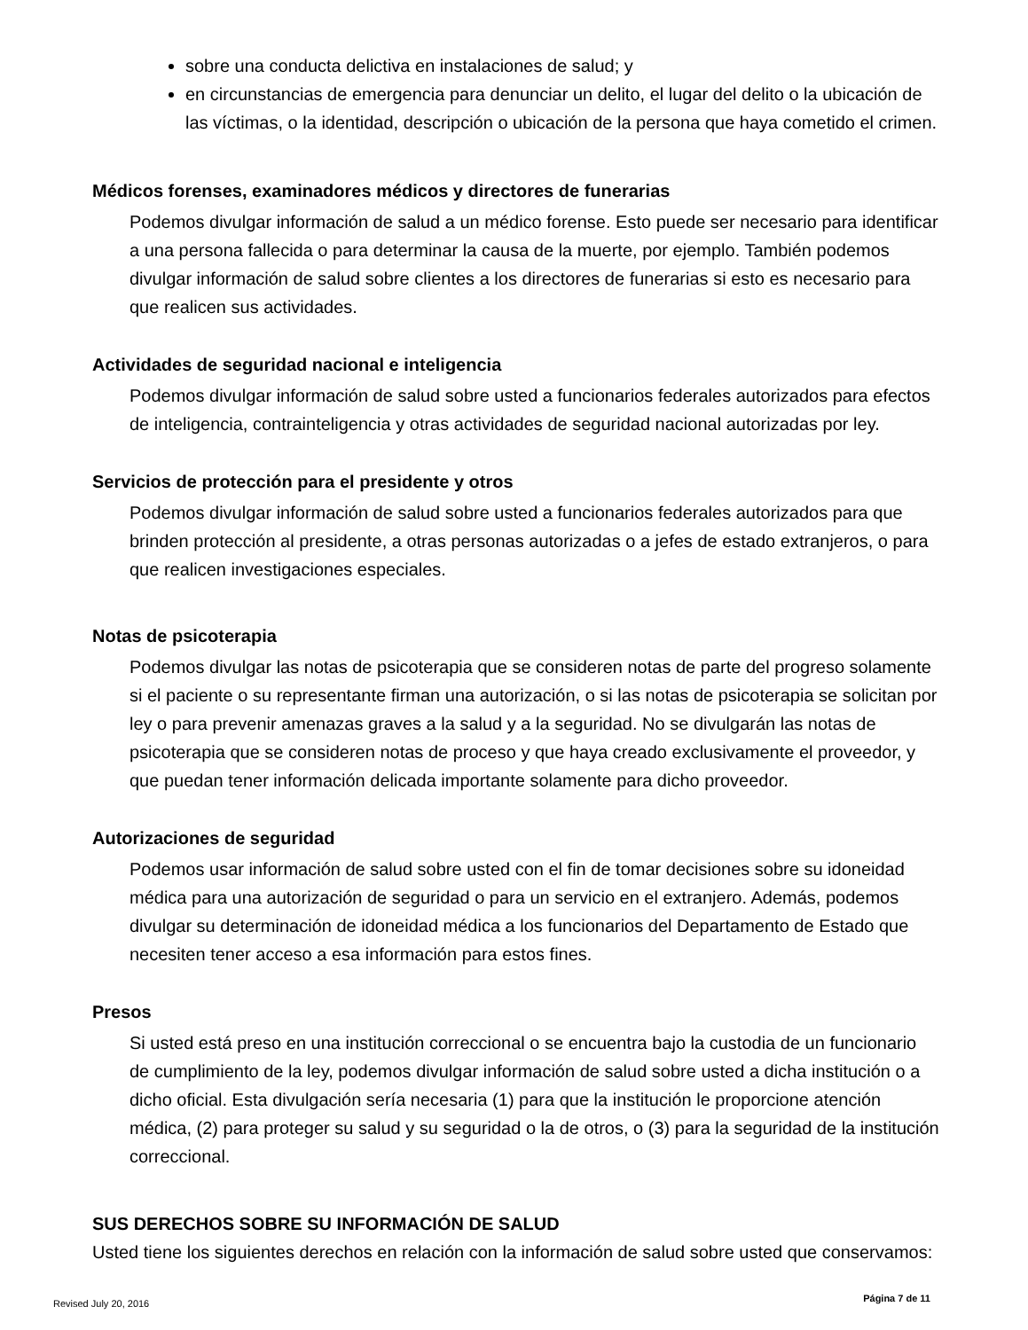sobre una conducta delictiva en instalaciones de salud; y
en circunstancias de emergencia para denunciar un delito, el lugar del delito o la ubicación de las víctimas, o la identidad, descripción o ubicación de la persona que haya cometido el crimen.
Médicos forenses, examinadores médicos y directores de funerarias
Podemos divulgar información de salud a un médico forense. Esto puede ser necesario para identificar a una persona fallecida o para determinar la causa de la muerte, por ejemplo. También podemos divulgar información de salud sobre clientes a los directores de funerarias si esto es necesario para que realicen sus actividades.
Actividades de seguridad nacional e inteligencia
Podemos divulgar información de salud sobre usted a funcionarios federales autorizados para efectos de inteligencia, contrainteligencia y otras actividades de seguridad nacional autorizadas por ley.
Servicios de protección para el presidente y otros
Podemos divulgar información de salud sobre usted a funcionarios federales autorizados para que brinden protección al presidente, a otras personas autorizadas o a jefes de estado extranjeros, o para que realicen investigaciones especiales.
Notas de psicoterapia
Podemos divulgar las notas de psicoterapia que se consideren notas de parte del progreso solamente si el paciente o su representante firman una autorización, o si las notas de psicoterapia se solicitan por ley o para prevenir amenazas graves a la salud y a la seguridad. No se divulgarán las notas de psicoterapia que se consideren notas de proceso y que haya creado exclusivamente el proveedor, y que puedan tener información delicada importante solamente para dicho proveedor.
Autorizaciones de seguridad
Podemos usar información de salud sobre usted con el fin de tomar decisiones sobre su idoneidad médica para una autorización de seguridad o para un servicio en el extranjero. Además, podemos divulgar su determinación de idoneidad médica a los funcionarios del Departamento de Estado que necesiten tener acceso a esa información para estos fines.
Presos
Si usted está preso en una institución correccional o se encuentra bajo la custodia de un funcionario de cumplimiento de la ley, podemos divulgar información de salud sobre usted a dicha institución o a dicho oficial. Esta divulgación sería necesaria (1) para que la institución le proporcione atención médica, (2) para proteger su salud y su seguridad o la de otros, o (3) para la seguridad de la institución correccional.
SUS DERECHOS SOBRE SU INFORMACIÓN DE SALUD
Usted tiene los siguientes derechos en relación con la información de salud sobre usted que conservamos:
Revised July 20, 2016 Página 7 de 11